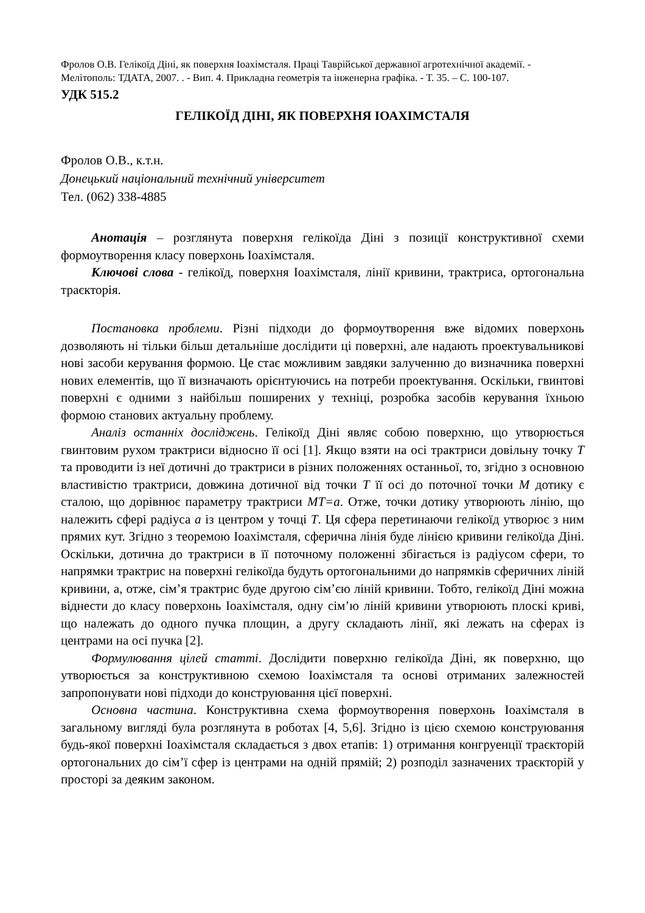Фролов О.В. Гелікоїд Діні, як поверхня Іоахімсталя. Праці Таврійської державної агротехнічної академії. - Мелітополь: ТДАТА, 2007. . - Вип. 4. Прикладна геометрія та інженерна графіка. - Т. 35. – С. 100-107.
УДК 515.2
ГЕЛІКОЇД ДІНІ, ЯК ПОВЕРХНЯ ІОАХІМСТАЛЯ
Фролов О.В., к.т.н.
Донецький національний технічний університет
Тел. (062) 338-4885
Анотація – розглянута поверхня гелікоїда Діні з позиції конструктивної схеми формоутворення класу поверхонь Іоахімсталя.
Ключові слова - гелікоїд, поверхня Іоахімсталя, лінії кривини, трактриса, ортогональна траєкторія.
Постановка проблеми. Різні підходи до формоутворення вже відомих поверхонь дозволяють ні тільки більш детальніше дослідити ці поверхні, але надають проектувальникові нові засоби керування формою. Це стає можливим завдяки залученню до визначника поверхні нових елементів, що її визначають орієнтуючись на потреби проектування. Оскільки, гвинтові поверхні є одними з найбільш поширених у техніці, розробка засобів керування їхньою формою станових актуальну проблему.
Аналіз останніх досліджень. Гелікоїд Діні являє собою поверхню, що утворюється гвинтовим рухом трактриси відносно її осі [1]. Якщо взяти на осі трактриси довільну точку Т та проводити із неї дотичні до трактриси в різних положеннях останньої, то, згідно з основною властивістю трактриси, довжина дотичної від точки Т її осі до поточної точки М дотику є сталою, що дорівнює параметру трактриси МТ=а. Отже, точки дотику утворюють лінію, що належить сфері радіуса а із центром у точці Т. Ця сфера перетинаючи гелікоїд утворює з ним прямих кут. Згідно з теоремою Іоахімсталя, сферична лінія буде лінією кривини гелікоїда Діні. Оскільки, дотична до трактриси в її поточному положенні збігається із радіусом сфери, то напрямки трактрис на поверхні гелікоїда будуть ортогональними до напрямків сферичних ліній кривини, а, отже, сім’я трактрис буде другою сім’єю ліній кривини. Тобто, гелікоїд Діні можна віднести до класу поверхонь Іоахімсталя, одну сім’ю ліній кривини утворюють плоскі криві, що належать до одного пучка площин, а другу складають лінії, які лежать на сферах із центрами на осі пучка [2].
Формулювання цілей статті. Дослідити поверхню гелікоїда Діні, як поверхню, що утворюється за конструктивною схемою Іоахімсталя та основі отриманих залежностей запропонувати нові підходи до конструювання цієї поверхні.
Основна частина. Конструктивна схема формоутворення поверхонь Іоахімсталя в загальному вигляді була розглянута в роботах [4, 5,6]. Згідно із цією схемою конструювання будь-якої поверхні Іоахімсталя складається з двох етапів: 1) отримання конгруенції траєкторій ортогональних до сім’ї сфер із центрами на одній прямій; 2) розподіл зазначених траєкторій у просторі за деяким законом.